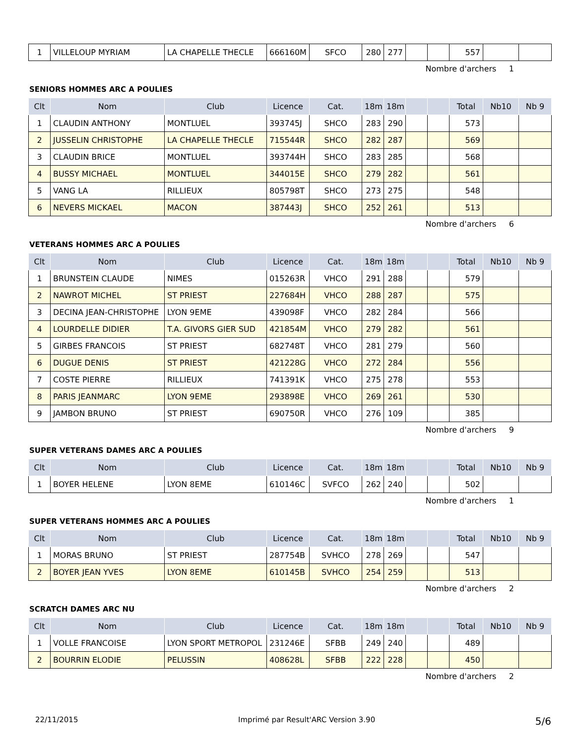| 1 | VILLELOUP MYRIAM | LA CHAPELLE THECLE | 666160M | SFCO | 280 | 277 | | | 557 | | |
Nombre d'archers 1
SENIORS HOMMES ARC A POULIES
| Clt | Nom | Club | Licence | Cat. | 18m | 18m | | | Total | Nb10 | Nb 9 |
| --- | --- | --- | --- | --- | --- | --- | --- | --- | --- | --- | --- |
| 1 | CLAUDIN ANTHONY | MONTLUEL | 393745J | SHCO | 283 | 290 | | | 573 | | |
| 2 | JUSSELIN CHRISTOPHE | LA CHAPELLE THECLE | 715544R | SHCO | 282 | 287 | | | 569 | | |
| 3 | CLAUDIN BRICE | MONTLUEL | 393744H | SHCO | 283 | 285 | | | 568 | | |
| 4 | BUSSY MICHAEL | MONTLUEL | 344015E | SHCO | 279 | 282 | | | 561 | | |
| 5 | VANG LA | RILLIEUX | 805798T | SHCO | 273 | 275 | | | 548 | | |
| 6 | NEVERS MICKAEL | MACON | 387443J | SHCO | 252 | 261 | | | 513 | | |
Nombre d'archers 6
VETERANS HOMMES ARC A POULIES
| Clt | Nom | Club | Licence | Cat. | 18m | 18m | | | Total | Nb10 | Nb 9 |
| --- | --- | --- | --- | --- | --- | --- | --- | --- | --- | --- | --- |
| 1 | BRUNSTEIN CLAUDE | NIMES | 015263R | VHCO | 291 | 288 | | | 579 | | |
| 2 | NAWROT MICHEL | ST PRIEST | 227684H | VHCO | 288 | 287 | | | 575 | | |
| 3 | DECINA JEAN-CHRISTOPHE | LYON 9EME | 439098F | VHCO | 282 | 284 | | | 566 | | |
| 4 | LOURDELLE DIDIER | T.A. GIVORS GIER SUD | 421854M | VHCO | 279 | 282 | | | 561 | | |
| 5 | GIRBES FRANCOIS | ST PRIEST | 682748T | VHCO | 281 | 279 | | | 560 | | |
| 6 | DUGUE DENIS | ST PRIEST | 421228G | VHCO | 272 | 284 | | | 556 | | |
| 7 | COSTE PIERRE | RILLIEUX | 741391K | VHCO | 275 | 278 | | | 553 | | |
| 8 | PARIS JEANMARC | LYON 9EME | 293898E | VHCO | 269 | 261 | | | 530 | | |
| 9 | JAMBON BRUNO | ST PRIEST | 690750R | VHCO | 276 | 109 | | | 385 | | |
Nombre d'archers 9
SUPER VETERANS DAMES ARC A POULIES
| Clt | Nom | Club | Licence | Cat. | 18m | 18m | | | Total | Nb10 | Nb 9 |
| --- | --- | --- | --- | --- | --- | --- | --- | --- | --- | --- | --- |
| 1 | BOYER HELENE | LYON 8EME | 610146C | SVFCO | 262 | 240 | | | 502 | | |
Nombre d'archers 1
SUPER VETERANS HOMMES ARC A POULIES
| Clt | Nom | Club | Licence | Cat. | 18m | 18m | | | Total | Nb10 | Nb 9 |
| --- | --- | --- | --- | --- | --- | --- | --- | --- | --- | --- | --- |
| 1 | MORAS BRUNO | ST PRIEST | 287754B | SVHCO | 278 | 269 | | | 547 | | |
| 2 | BOYER JEAN YVES | LYON 8EME | 610145B | SVHCO | 254 | 259 | | | 513 | | |
Nombre d'archers 2
SCRATCH DAMES ARC NU
| Clt | Nom | Club | Licence | Cat. | 18m | 18m | | | Total | Nb10 | Nb 9 |
| --- | --- | --- | --- | --- | --- | --- | --- | --- | --- | --- | --- |
| 1 | VOLLE FRANCOISE | LYON SPORT METROPOL | 231246E | SFBB | 249 | 240 | | | 489 | | |
| 2 | BOURRIN ELODIE | PELUSSIN | 408628L | SFBB | 222 | 228 | | | 450 | | |
Nombre d'archers 2
22/11/2015 Imprimé par Result'ARC Version 3.90 5/6